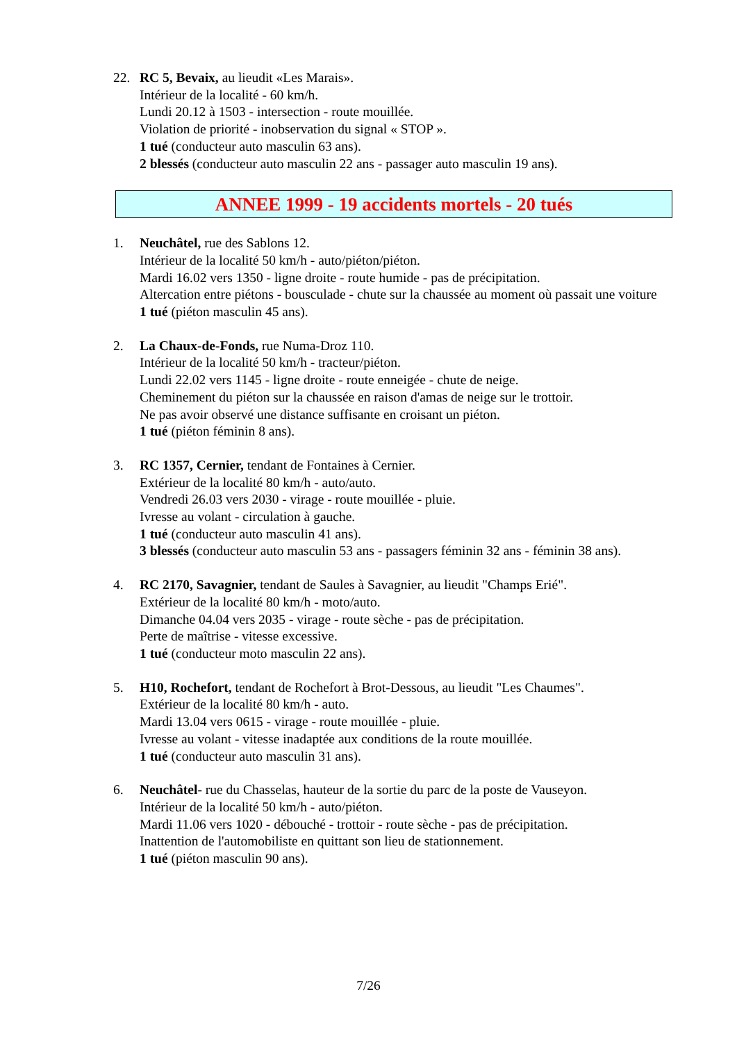22. RC 5, Bevaix, au lieudit «Les Marais».
Intérieur de la localité - 60 km/h.
Lundi 20.12 à 1503 - intersection - route mouillée.
Violation de priorité - inobservation du signal « STOP ».
1 tué (conducteur auto masculin 63 ans).
2 blessés (conducteur auto masculin 22 ans - passager auto masculin 19 ans).
ANNEE 1999 - 19 accidents mortels - 20 tués
1. Neuchâtel, rue des Sablons 12.
Intérieur de la localité 50 km/h - auto/piéton/piéton.
Mardi 16.02 vers 1350 - ligne droite - route humide - pas de précipitation.
Altercation entre piétons - bousculade - chute sur la chaussée au moment où passait une voiture
1 tué (piéton masculin 45 ans).
2. La Chaux-de-Fonds, rue Numa-Droz 110.
Intérieur de la localité 50 km/h - tracteur/piéton.
Lundi 22.02 vers 1145 - ligne droite - route enneigée - chute de neige.
Cheminement du piéton sur la chaussée en raison d'amas de neige sur le trottoir.
Ne pas avoir observé une distance suffisante en croisant un piéton.
1 tué (piéton féminin 8 ans).
3. RC 1357, Cernier, tendant de Fontaines à Cernier.
Extérieur de la localité 80 km/h - auto/auto.
Vendredi 26.03 vers 2030 - virage - route mouillée - pluie.
Ivresse au volant - circulation à gauche.
1 tué (conducteur auto masculin 41 ans).
3 blessés (conducteur auto masculin 53 ans - passagers féminin 32 ans - féminin 38 ans).
4. RC 2170, Savagnier, tendant de Saules à Savagnier, au lieudit "Champs Erié".
Extérieur de la localité 80 km/h - moto/auto.
Dimanche 04.04 vers 2035 - virage - route sèche - pas de précipitation.
Perte de maîtrise - vitesse excessive.
1 tué (conducteur moto masculin 22 ans).
5. H10, Rochefort, tendant de Rochefort à Brot-Dessous, au lieudit "Les Chaumes".
Extérieur de la localité 80 km/h - auto.
Mardi 13.04 vers 0615 - virage - route mouillée - pluie.
Ivresse au volant - vitesse inadaptée aux conditions de la route mouillée.
1 tué (conducteur auto masculin 31 ans).
6. Neuchâtel- rue du Chasselas, hauteur de la sortie du parc de la poste de Vauseyon.
Intérieur de la localité 50 km/h - auto/piéton.
Mardi 11.06 vers 1020 - débouché - trottoir - route sèche - pas de précipitation.
Inattention de l'automobiliste en quittant son lieu de stationnement.
1 tué (piéton masculin 90 ans).
7/26